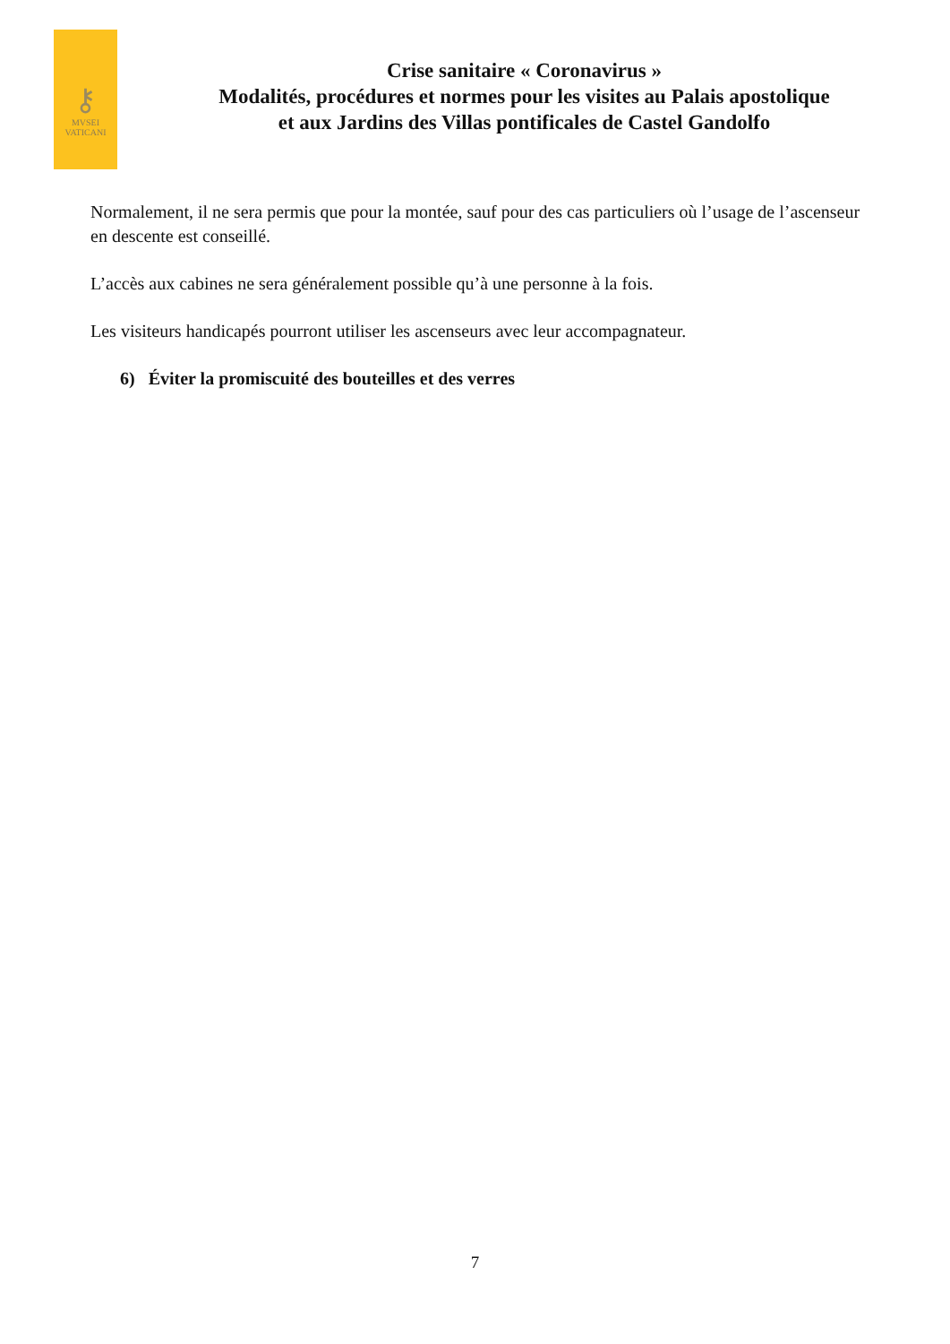⚷
MVSEI
VATICANI
Crise sanitaire « Coronavirus »
Modalités, procédures et normes pour les visites au Palais apostolique
et aux Jardins des Villas pontificales de Castel Gandolfo
Normalement, il ne sera permis que pour la montée, sauf pour des cas particuliers où l’usage de l’ascenseur en descente est conseillé.
L’accès aux cabines ne sera généralement possible qu’à une personne à la fois.
Les visiteurs handicapés pourront utiliser les ascenseurs avec leur accompagnateur.
6) Éviter la promiscuité des bouteilles et des verres
7